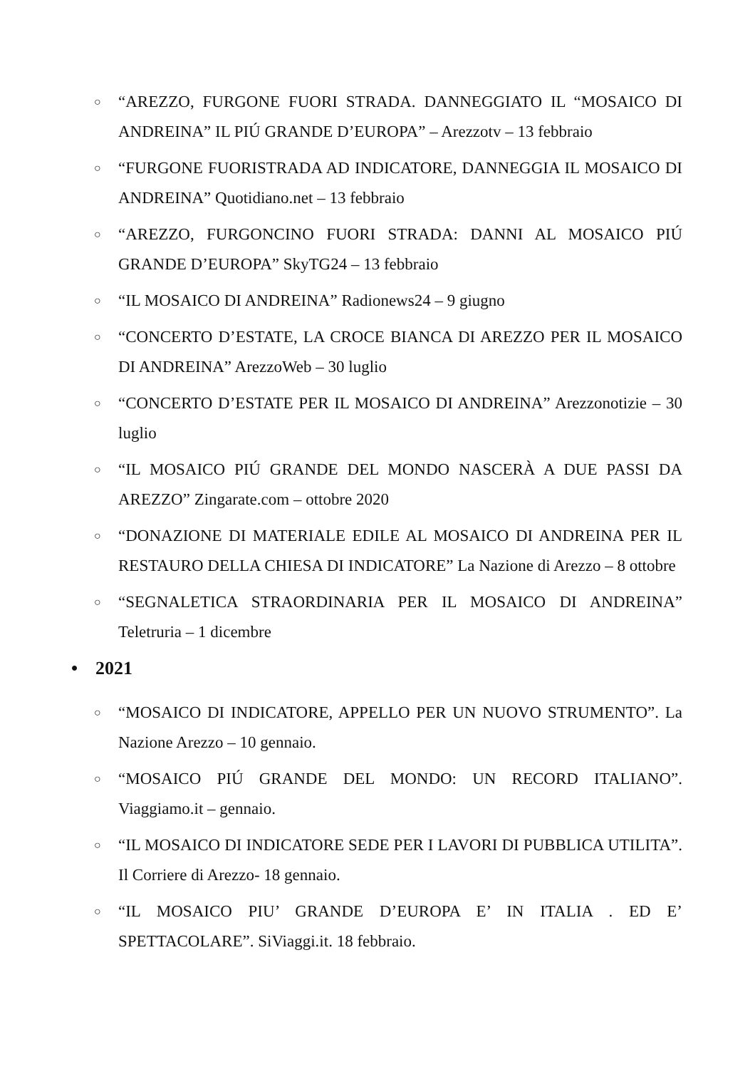○ “AREZZO, FURGONE FUORI STRADA. DANNEGGIATO IL “MOSAICO DI ANDREINA” IL PIÚ GRANDE D’EUROPA” – Arezzotv – 13 febbraio
○ “FURGONE FUORISTRADA AD INDICATORE, DANNEGGIA IL MOSAICO DI ANDREINA” Quotidiano.net – 13 febbraio
○ “AREZZO, FURGONCINO FUORI STRADA: DANNI AL MOSAICO PIÚ GRANDE D’EUROPA” SkyTG24 – 13 febbraio
○ “IL MOSAICO DI ANDREINA” Radionews24 – 9 giugno
○ “CONCERTO D’ESTATE, LA CROCE BIANCA DI AREZZO PER IL MOSAICO DI ANDREINA” ArezzoWeb – 30 luglio
○ “CONCERTO D’ESTATE PER IL MOSAICO DI ANDREINA” Arezzonotizie – 30 luglio
○ “IL MOSAICO PIÚ GRANDE DEL MONDO NASCERÀ A DUE PASSI DA AREZZO” Zingarate.com – ottobre 2020
○ “DONAZIONE DI MATERIALE EDILE AL MOSAICO DI ANDREINA PER IL RESTAURO DELLA CHIESA DI INDICATORE” La Nazione di Arezzo – 8 ottobre
○ “SEGNALETICA STRAORDINARIA PER IL MOSAICO DI ANDREINA” Teletruria – 1 dicembre
• 2021
○ “MOSAICO DI INDICATORE, APPELLO PER UN NUOVO STRUMENTO”. La Nazione Arezzo – 10 gennaio.
○ “MOSAICO PIÚ GRANDE DEL MONDO: UN RECORD ITALIANO”. Viaggiamo.it – gennaio.
○ “IL MOSAICO DI INDICATORE SEDE PER I LAVORI DI PUBBLICA UTILITA”. Il Corriere di Arezzo- 18 gennaio.
○ “IL MOSAICO PIU’ GRANDE D’EUROPA E’ IN ITALIA . ED E’ SPETTACOLARE”. SiViaggi.it. 18 febbraio.